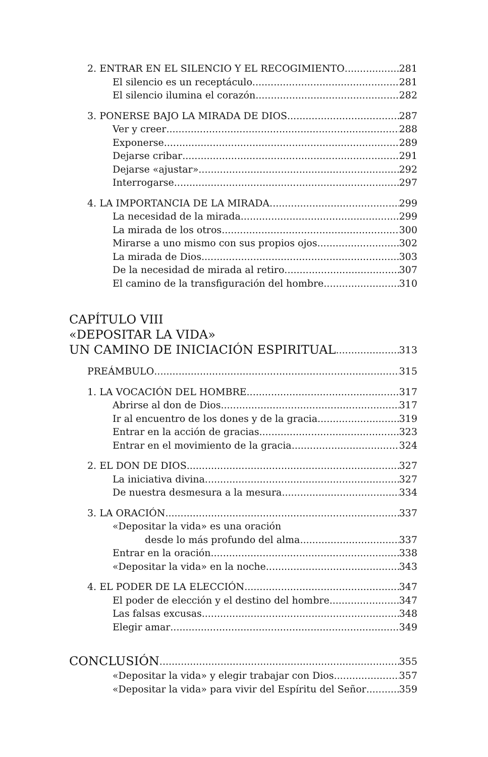2. ENTRAR EN EL SILENCIO Y EL RECOGIMIENTO 281
El silencio es un receptáculo 281
El silencio ilumina el corazón 282
3. PONERSE BAJO LA MIRADA DE DIOS 287
Ver y creer 288
Exponerse 289
Dejarse cribar 291
Dejarse «ajustar» 292
Interrogarse 297
4. LA IMPORTANCIA DE LA MIRADA 299
La necesidad de la mirada 299
La mirada de los otros 300
Mirarse a uno mismo con sus propios ojos 302
La mirada de Dios 303
De la necesidad de mirada al retiro 307
El camino de la transfiguración del hombre 310
CAPÍTULO VIII
«DEPOSITAR LA VIDA»
UN CAMINO DE INICIACIÓN ESPIRITUAL 313
PREÁMBULO 315
1. LA VOCACIÓN DEL HOMBRE 317
Abrirse al don de Dios 317
Ir al encuentro de los dones y de la gracia 319
Entrar en la acción de gracias 323
Entrar en el movimiento de la gracia 324
2. EL DON DE DIOS 327
La iniciativa divina 327
De nuestra desmesura a la mesura 334
3. LA ORACIÓN 337
«Depositar la vida» es una oración
desde lo más profundo del alma 337
Entrar en la oración 338
«Depositar la vida» en la noche 343
4. EL PODER DE LA ELECCIÓN 347
El poder de elección y el destino del hombre 347
Las falsas excusas 348
Elegir amar 349
CONCLUSIÓN 355
«Depositar la vida» y elegir trabajar con Dios 357
«Depositar la vida» para vivir del Espíritu del Señor 359